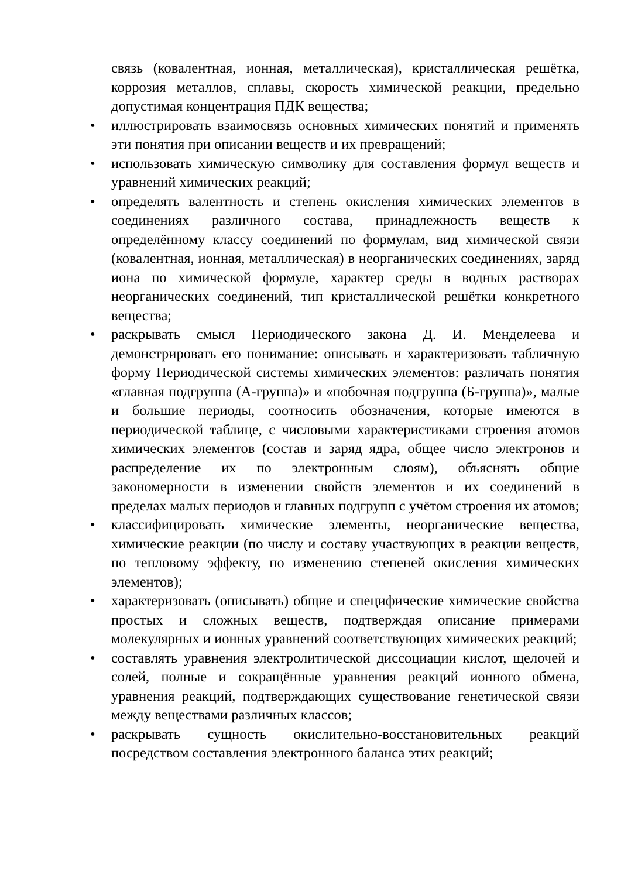связь (ковалентная, ионная, металлическая), кристаллическая решётка, коррозия металлов, сплавы, скорость химической реакции, предельно допустимая концентрация ПДК вещества;
• иллюстрировать взаимосвязь основных химических понятий и применять эти понятия при описании веществ и их превращений;
• использовать химическую символику для составления формул веществ и уравнений химических реакций;
• определять валентность и степень окисления химических элементов в соединениях различного состава, принадлежность веществ к определённому классу соединений по формулам, вид химической связи (ковалентная, ионная, металлическая) в неорганических соединениях, заряд иона по химической формуле, характер среды в водных растворах неорганических соединений, тип кристаллической решётки конкретного вещества;
• раскрывать смысл Периодического закона Д. И. Менделеева и демонстрировать его понимание: описывать и характеризовать табличную форму Периодической системы химических элементов: различать понятия «главная подгруппа (А-группа)» и «побочная подгруппа (Б-группа)», малые и большие периоды, соотносить обозначения, которые имеются в периодической таблице, с числовыми характеристиками строения атомов химических элементов (состав и заряд ядра, общее число электронов и распределение их по электронным слоям), объяснять общие закономерности в изменении свойств элементов и их соединений в пределах малых периодов и главных подгрупп с учётом строения их атомов;
• классифицировать химические элементы, неорганические вещества, химические реакции (по числу и составу участвующих в реакции веществ, по тепловому эффекту, по изменению степеней окисления химических элементов);
• характеризовать (описывать) общие и специфические химические свойства простых и сложных веществ, подтверждая описание примерами молекулярных и ионных уравнений соответствующих химических реакций;
• составлять уравнения электролитической диссоциации кислот, щелочей и солей, полные и сокращённые уравнения реакций ионного обмена, уравнения реакций, подтверждающих существование генетической связи между веществами различных классов;
• раскрывать сущность окислительно-восстановительных реакций посредством составления электронного баланса этих реакций;